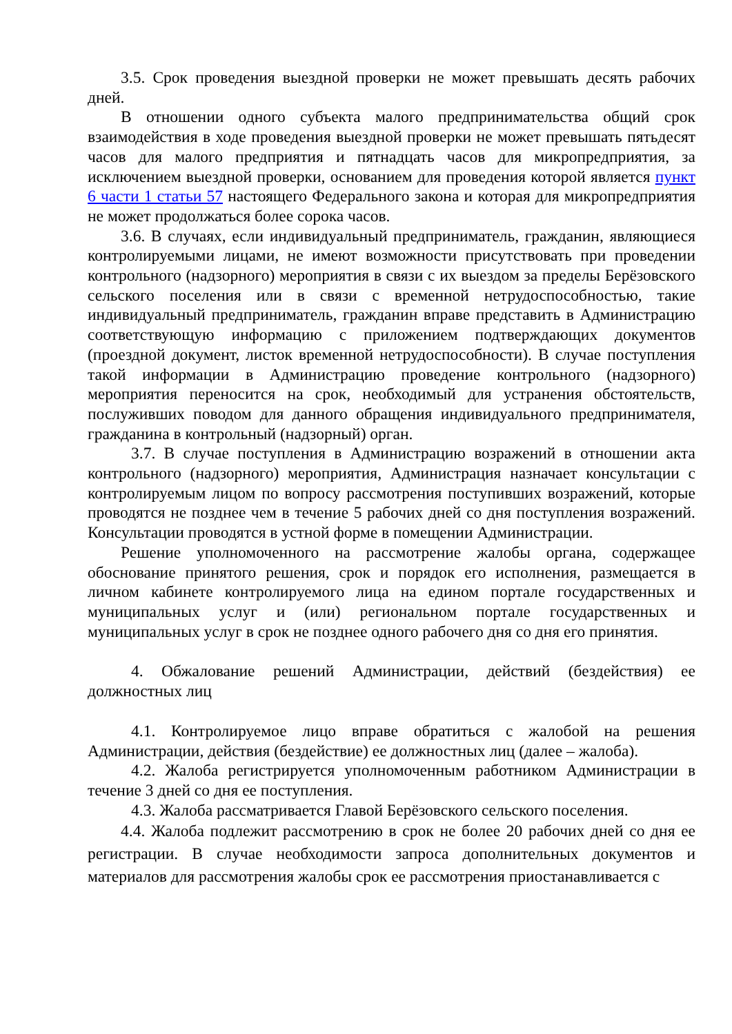3.5. Срок проведения выездной проверки не может превышать десять рабочих дней.
В отношении одного субъекта малого предпринимательства общий срок взаимодействия в ходе проведения выездной проверки не может превышать пятьдесят часов для малого предприятия и пятнадцать часов для микропредприятия, за исключением выездной проверки, основанием для проведения которой является пункт 6 части 1 статьи 57 настоящего Федерального закона и которая для микропредприятия не может продолжаться более сорока часов.
3.6. В случаях, если индивидуальный предприниматель, гражданин, являющиеся контролируемыми лицами, не имеют возможности присутствовать при проведении контрольного (надзорного) мероприятия в связи с их выездом за пределы Берёзовского сельского поселения или в связи с временной нетрудоспособностью, такие индивидуальный предприниматель, гражданин вправе представить в Администрацию соответствующую информацию с приложением подтверждающих документов (проездной документ, листок временной нетрудоспособности). В случае поступления такой информации в Администрацию проведение контрольного (надзорного) мероприятия переносится на срок, необходимый для устранения обстоятельств, послуживших поводом для данного обращения индивидуального предпринимателя, гражданина в контрольный (надзорный) орган.
3.7. В случае поступления в Администрацию возражений в отношении акта контрольного (надзорного) мероприятия, Администрация назначает консультации с контролируемым лицом по вопросу рассмотрения поступивших возражений, которые проводятся не позднее чем в течение 5 рабочих дней со дня поступления возражений. Консультации проводятся в устной форме в помещении Администрации.
Решение уполномоченного на рассмотрение жалобы органа, содержащее обоснование принятого решения, срок и порядок его исполнения, размещается в личном кабинете контролируемого лица на едином портале государственных и муниципальных услуг и (или) региональном портале государственных и муниципальных услуг в срок не позднее одного рабочего дня со дня его принятия.
4. Обжалование решений Администрации, действий (бездействия) ее должностных лиц
4.1. Контролируемое лицо вправе обратиться с жалобой на решения Администрации, действия (бездействие) ее должностных лиц (далее – жалоба).
4.2. Жалоба регистрируется уполномоченным работником Администрации в течение 3 дней со дня ее поступления.
4.3. Жалоба рассматривается Главой Берёзовского сельского поселения.
4.4. Жалоба подлежит рассмотрению в срок не более 20 рабочих дней со дня ее регистрации. В случае необходимости запроса дополнительных документов и материалов для рассмотрения жалобы срок ее рассмотрения приостанавливается с